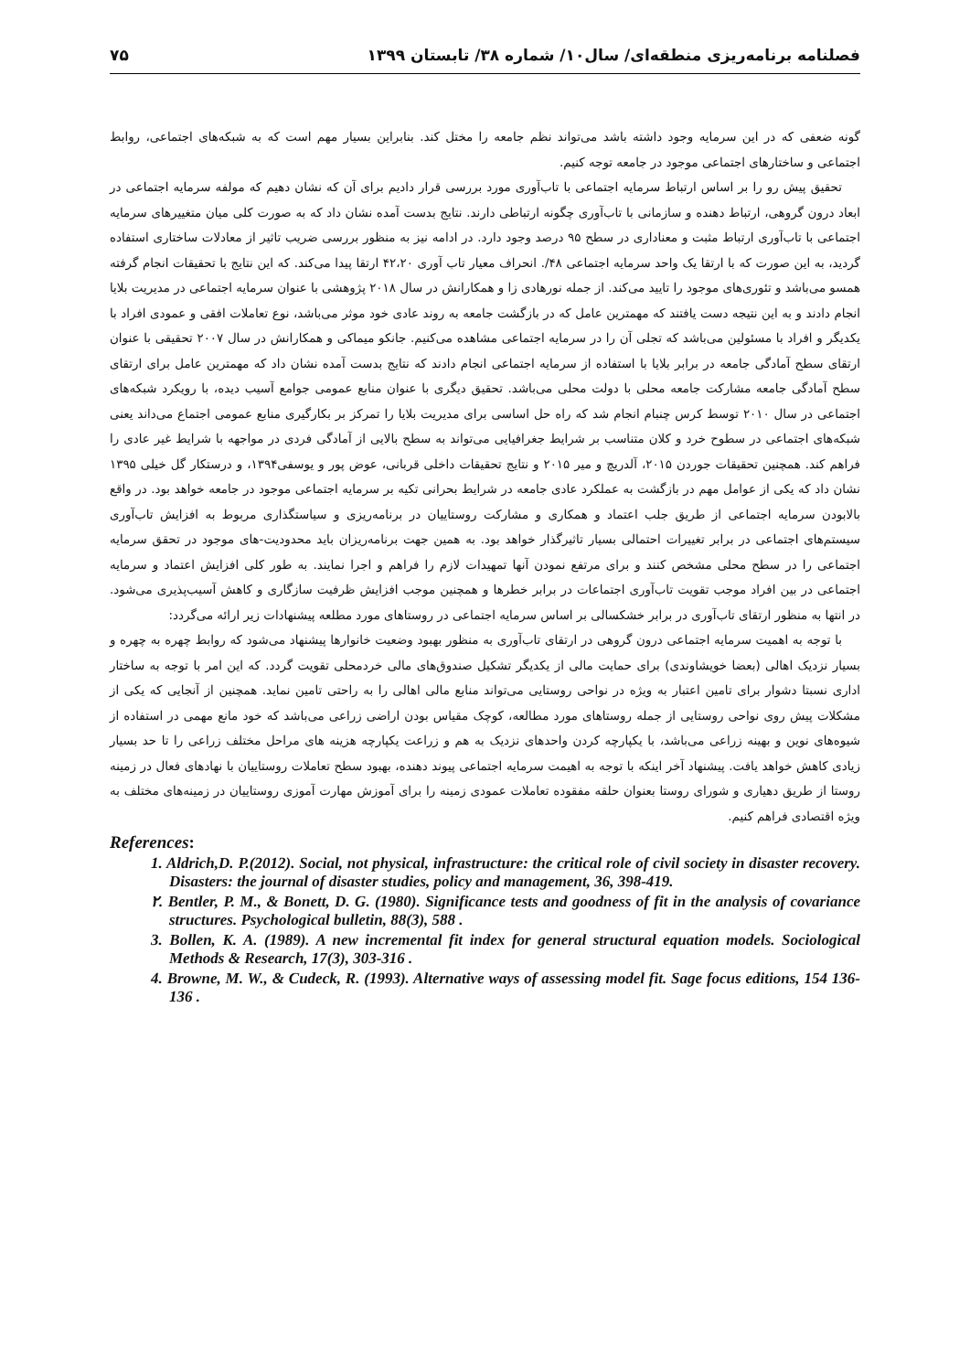فصلنامه برنامه‌ریزی منطقه‌ای/ سال۱۰/ شماره ۳۸/ تابستان ۱۳۹۹ ۷۵
گونه ضعفی که در این سرمایه وجود داشته باشد می‌تواند نظم جامعه را مختل کند. بنابراین بسیار مهم است که به شبکه‌های اجتماعی، روابط اجتماعی و ساختارهای اجتماعی موجود در جامعه توجه کنیم.
تحقیق پیش رو را بر اساس ارتباط سرمایه اجتماعی با تاب‌آوری مورد بررسی قرار دادیم برای آن که نشان دهیم که مولفه سرمایه اجتماعی در ابعاد درون گروهی، ارتباط دهنده و سازمانی با تاب‌آوری چگونه ارتباطی دارند. نتایج بدست آمده نشان داد که به صورت کلی میان متغییرهای سرمایه اجتماعی با تاب‌آوری ارتباط مثبت و معناداری در سطح ۹۵ درصد وجود دارد. در ادامه نیز به منظور بررسی ضریب تاثیر از معادلات ساختاری استفاده گردید، به این صورت که با ارتقا یک واحد سرمایه اجتماعی ۴۸/. انحراف معیار تاب آوری ۴۲،۲۰ ارتقا پیدا می‌کند. که این نتایج با تحقیقات انجام گرفته همسو می‌باشد و تئوری‌های موجود را تایید می‌کند. از جمله نورهادی زا و همکارانش در سال ۲۰۱۸ پژوهشی با عنوان سرمایه اجتماعی در مدیریت بلایا انجام دادند و به این نتیجه دست یافتند که مهمترین عامل که در بازگشت جامعه به روند عادی خود موثر می‌باشد، نوع تعاملات افقی و عمودی افراد با یکدیگر و افراد با مسئولین می‌باشد که تجلی آن را در سرمایه اجتماعی مشاهده می‌کنیم. جانکو میماکی و همکارانش در سال ۲۰۰۷ تحقیقی با عنوان ارتقای سطح آمادگی جامعه در برابر بلایا با استفاده از سرمایه اجتماعی انجام دادند که نتایج بدست آمده نشان داد که مهمترین عامل برای ارتقای سطح آمادگی جامعه مشارکت جامعه محلی با دولت محلی می‌باشد. تحقیق دیگری با عنوان منابع عمومی جوامع آسیب دیده، با رویکرد شبکه‌های اجتماعی در سال ۲۰۱۰ توسط کرس چنبام انجام شد که راه حل اساسی برای مدیریت بلایا را تمرکز بر بکارگیری منابع عمومی اجتماع می‌داند یعنی شبکه‌های اجتماعی در سطوح خرد و کلان متناسب بر شرایط جغرافیایی می‌تواند به سطح بالایی از آمادگی فردی در مواجهه با شرایط غیر عادی را فراهم کند. همچنین تحقیقات جوردن ۲۰۱۵، آلدریچ و میر ۲۰۱۵ و نتایج تحقیقات داخلی قربانی، عوض پور و یوسفی۱۳۹۴، و درستکار گل خیلی ۱۳۹۵ نشان داد که یکی از عوامل مهم در بازگشت به عملکرد عادی جامعه در شرایط بحرانی تکیه بر سرمایه اجتماعی موجود در جامعه خواهد بود. در واقع بالابودن سرمایه اجتماعی از طریق جلب اعتماد و همکاری و مشارکت روستاییان در برنامه‌ریزی و سیاستگذاری مربوط به افزایش تاب‌آوری سیستم‌های اجتماعی در برابر تغییرات احتمالی بسیار تاثیرگذار خواهد بود. به همین جهت برنامه‌ریزان باید محدودیت-های موجود در تحقق سرمایه اجتماعی را در سطح محلی مشخص کنند و برای مرتفع نمودن آنها تمهیدات لازم را فراهم و اجرا نمایند. به طور کلی افزایش اعتماد و سرمایه اجتماعی در بین افراد موجب تقویت تاب‌آوری اجتماعات در برابر خطرها و همچنین موجب افزایش ظرفیت سازگاری و کاهش آسیب‌پذیری می‌شود. در انتها به منظور ارتقای تاب‌آوری در برابر خشکسالی بر اساس سرمایه اجتماعی در روستاهای مورد مطلعه پیشنهادات زیر ارائه می‌گردد:
با توجه به اهمیت سرمایه اجتماعی درون گروهی در ارتقای تاب‌آوری به منظور بهبود وضعیت خانوارها پیشنهاد می‌شود که روابط چهره به چهره و بسیار نزدیک اهالی (بعضا خویشاوندی) برای حمایت مالی از یکدیگر تشکیل صندوق‌های مالی خردمحلی تقویت گردد. که این امر با توجه به ساختار اداری نسبتا دشوار برای تامین اعتبار به ویژه در نواحی روستایی می‌تواند منابع مالی اهالی را به راحتی تامین نماید. همچنین از آنجایی که یکی از مشکلات پیش روی نواحی روستایی از جمله روستاهای مورد مطالعه، کوچک مقیاس بودن اراضی زراعی می‌باشد که خود مانع مهمی در استفاده از شیوه‌های نوین و بهینه زراعی می‌باشد، با یکپارچه کردن واحدهای نزدیک به هم و زراعت یکپارچه هزینه های مراحل مختلف زراعی را تا حد بسیار زیادی کاهش خواهد یافت. پیشنهاد آخر اینکه با توجه به اهیمت سرمایه اجتماعی پیوند دهنده، بهبود سطح تعاملات روستاییان با نهادهای فعال در زمینه روستا از طریق دهیاری و شورای روستا بعنوان حلقه مفقوده تعاملات عمودی زمینه را برای آموزش مهارت آموزی روستاییان در زمینه‌های مختلف به ویژه اقتصادی فراهم کنیم.
References:
1. Aldrich,D. P.(2012). Social, not physical, infrastructure: the critical role of civil society in disaster recovery. Disasters: the journal of disaster studies, policy and management, 36, 398-419.
۲. Bentler, P. M., & Bonett, D. G. (1980). Significance tests and goodness of fit in the analysis of covariance structures. Psychological bulletin, 88(3), 588 .
3. Bollen, K. A. (1989). A new incremental fit index for general structural equation models. Sociological Methods & Research, 17(3), 303-316 .
4. Browne, M. W., & Cudeck, R. (1993). Alternative ways of assessing model fit. Sage focus editions, 154 136-136 .